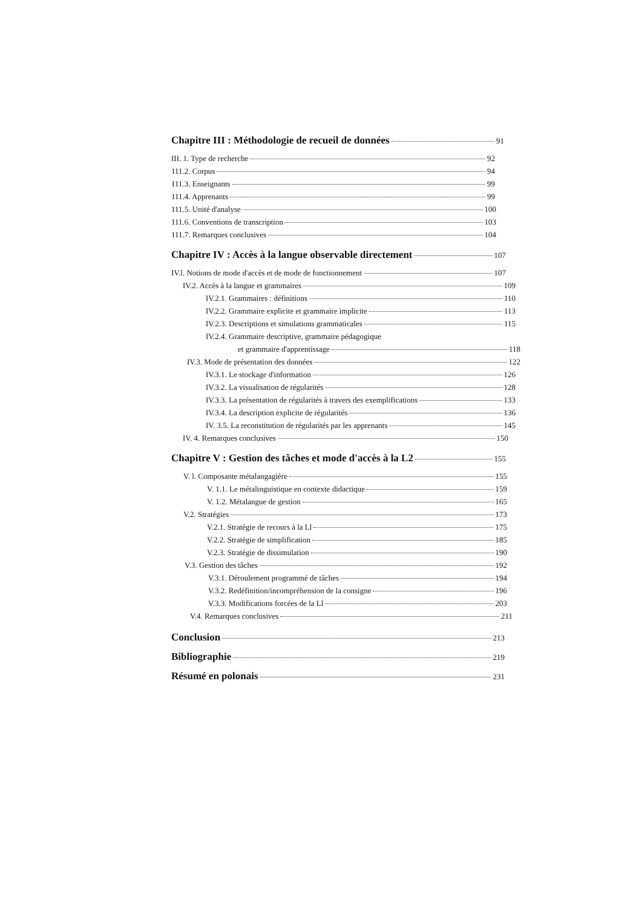Chapitre III : Méthodologie de recueil de données 91
III. 1. Type de recherche 92
111.2. Corpus 94
111.3. Enseignants 99
111.4. Apprenants 99
111.5. Unité d'analyse 100
111.6. Conventions de transcription 103
111.7. Remarques conclusives 104
Chapitre IV : Accès à la langue observable directement 107
IV.l. Notions de mode d'accès et de mode de fonctionnement 107
IV.2. Accès à la langue et grammaires 109
IV.2.1. Grammaires : définitions 110
IV.2.2. Grammaire explicite et grammaire implicite 113
IV.2.3. Descriptions et simulations grammaticales 115
IV.2.4. Grammaire descriptive, grammaire pédagogique
et grammaire d'apprentissage 118
IV.3. Mode de présentation des données 122
IV.3.1. Le stockage d'information 126
IV.3.2. La visualisation de régularités 128
IV.3.3. La présentation de régularités à travers des exemplifications 133
IV.3.4. La description explicite de régularités 136
IV. 3.5. La reconstitution de régularités par les apprenants 145
IV. 4. Remarques conclusives 150
Chapitre V : Gestion des tâches et mode d'accès à la L2 155
V. l. Composante métalangagière 155
V. 1.1. Le métalinguistique en contexte didactique 159
V. 1.2. Métalangue de gestion 165
V.2. Stratégies 173
V.2.1. Stratégie de recours à la Ll 175
V.2.2. Stratégie de simplification 185
V.2.3. Stratégie de dissimulation 190
V.3. Gestion des tâches 192
V.3.1. Déroulement programmé de tâches 194
V.3.2. Redéfinition/incompréhension de la consigne 196
V.3.3. Modifications forcées de la Ll 203
V.4. Remarques conclusives 211
Conclusion 213
Bibliographie 219
Résumé en polonais 231